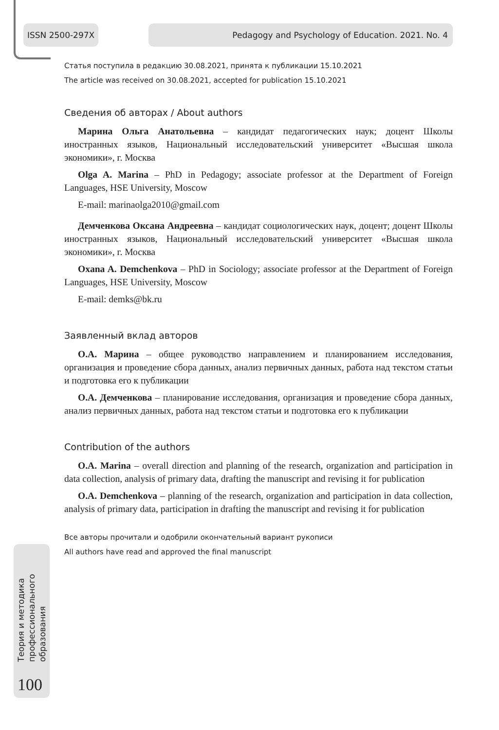ISSN 2500-297X Pedagogy and Psychology of Education. 2021. No. 4
Статья поступила в редакцию 30.08.2021, принята к публикации 15.10.2021
The article was received on 30.08.2021, accepted for publication 15.10.2021
Сведения об авторах / About authors
Марина Ольга Анатольевна – кандидат педагогических наук; доцент Школы иностранных языков, Национальный исследовательский университет «Высшая школа экономики», г. Москва
Olga A. Marina – PhD in Pedagogy; associate professor at the Department of Foreign Languages, HSE University, Moscow
E-mail: marinaolga2010@gmail.com
Демченкова Оксана Андреевна – кандидат социологических наук, доцент; доцент Школы иностранных языков, Национальный исследовательский университет «Высшая школа экономики», г. Москва
Oxana A. Demchenkova – PhD in Sociology; associate professor at the Department of Foreign Languages, HSE University, Moscow
E-mail: demks@bk.ru
Заявленный вклад авторов
О.А. Марина – общее руководство направлением и планированием исследования, организация и проведение сбора данных, анализ первичных данных, работа над текстом статьи и подготовка его к публикации
О.А. Демченкова – планирование исследования, организация и проведение сбора данных, анализ первичных данных, работа над текстом статьи и подготовка его к публикации
Contribution of the authors
O.A. Marina – overall direction and planning of the research, organization and participation in data collection, analysis of primary data, drafting the manuscript and revising it for publication
O.A. Demchenkova – planning of the research, organization and participation in data collection, analysis of primary data, participation in drafting the manuscript and revising it for publication
Все авторы прочитали и одобрили окончательный вариант рукописи
All authors have read and approved the final manuscript
Теория и методика профессионального образования
100